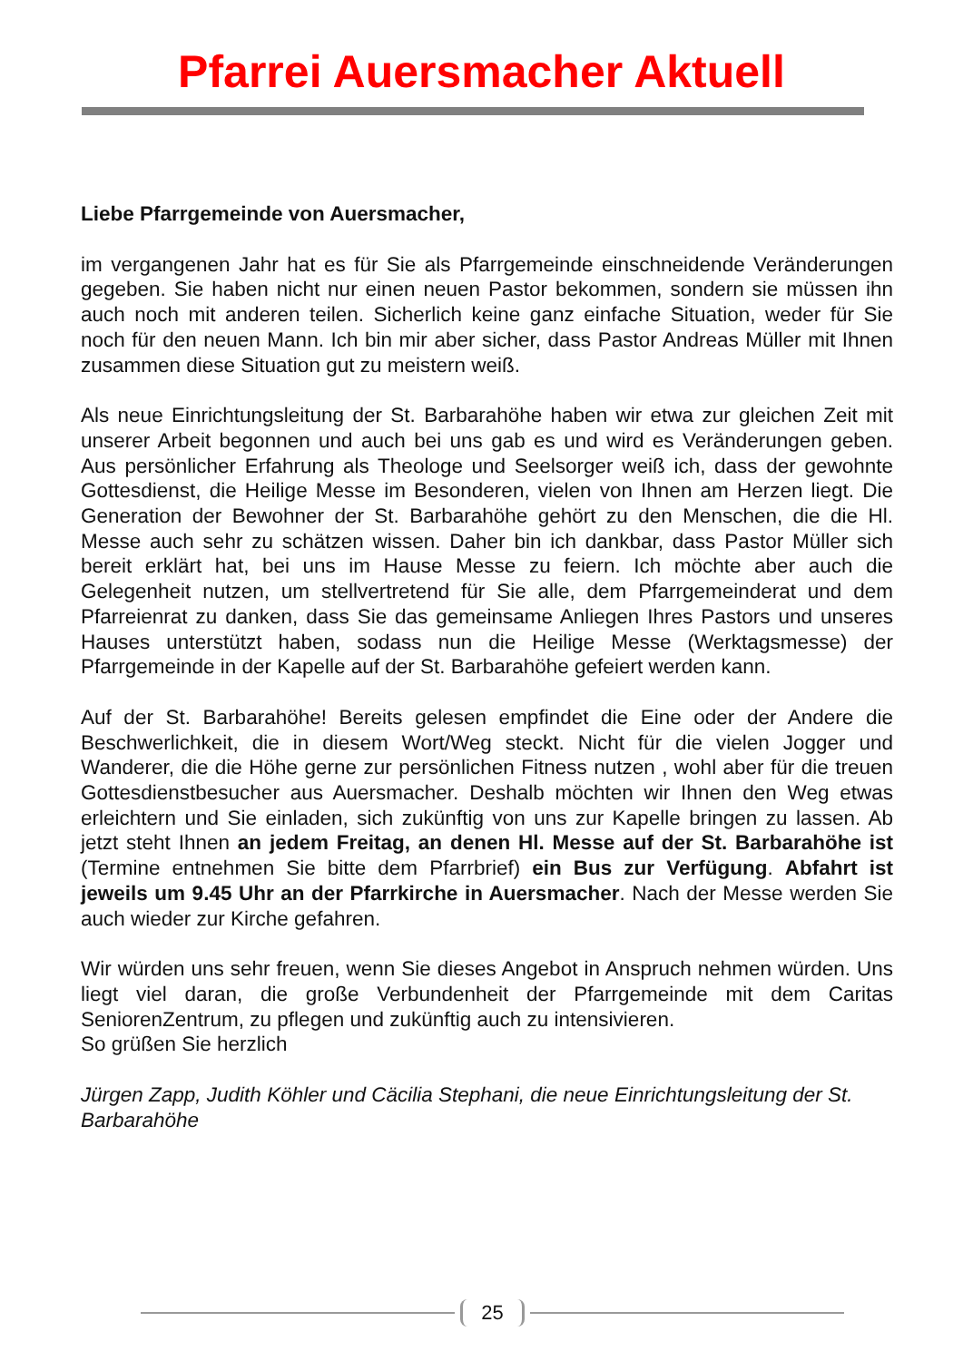Pfarrei Auersmacher Aktuell
Liebe Pfarrgemeinde von Auersmacher,
im vergangenen Jahr hat es für Sie als Pfarrgemeinde einschneidende Veränderungen gegeben. Sie haben nicht nur einen neuen Pastor bekommen, sondern sie müssen ihn auch noch mit anderen teilen. Sicherlich keine ganz einfache Situation, weder für Sie noch für den neuen Mann. Ich bin mir aber sicher, dass Pastor Andreas Müller mit Ihnen zusammen diese Situation gut zu meistern weiß.
Als neue Einrichtungsleitung der St. Barbarahöhe haben wir etwa zur gleichen Zeit mit unserer Arbeit begonnen und auch bei uns gab es und wird es Veränderungen geben. Aus persönlicher Erfahrung als Theologe und Seelsorger weiß ich, dass der gewohnte Gottesdienst, die Heilige Messe im Besonderen, vielen von Ihnen am Herzen liegt. Die Generation der Bewohner der St. Barbarahöhe gehört zu den Menschen, die die Hl. Messe auch sehr zu schätzen wissen. Daher bin ich dankbar, dass Pastor Müller sich bereit erklärt hat, bei uns im Hause Messe zu feiern. Ich möchte aber auch die Gelegenheit nutzen, um stellvertretend für Sie alle, dem Pfarrgemeinderat und dem Pfarreienrat zu danken, dass Sie das gemeinsame Anliegen Ihres Pastors und unseres Hauses unterstützt haben, sodass nun die Heilige Messe (Werktagsmesse) der Pfarrgemeinde in der Kapelle auf der St. Barbarahöhe gefeiert werden kann.
Auf der St. Barbarahöhe! Bereits gelesen empfindet die Eine oder der Andere die Beschwerlichkeit, die in diesem Wort/Weg steckt. Nicht für die vielen Jogger und Wanderer, die die Höhe gerne zur persönlichen Fitness nutzen , wohl aber für die treuen Gottesdienstbesucher aus Auersmacher. Deshalb möchten wir Ihnen den Weg etwas erleichtern und Sie einladen, sich zukünftig von uns zur Kapelle bringen zu lassen. Ab jetzt steht Ihnen an jedem Freitag, an denen Hl. Messe auf der St. Barbarahöhe ist (Termine entnehmen Sie bitte dem Pfarrbrief) ein Bus zur Verfügung. Abfahrt ist jeweils um 9.45 Uhr an der Pfarrkirche in Auersmacher. Nach der Messe werden Sie auch wieder zur Kirche gefahren.
Wir würden uns sehr freuen, wenn Sie dieses Angebot in Anspruch nehmen würden. Uns liegt viel daran, die große Verbundenheit der Pfarrgemeinde mit dem Caritas SeniorenZentrum, zu pflegen und zukünftig auch zu intensivieren.
So grüßen Sie herzlich
Jürgen Zapp, Judith Köhler und Cäcilia Stephani, die neue Einrichtungsleitung der St. Barbarahöhe
25